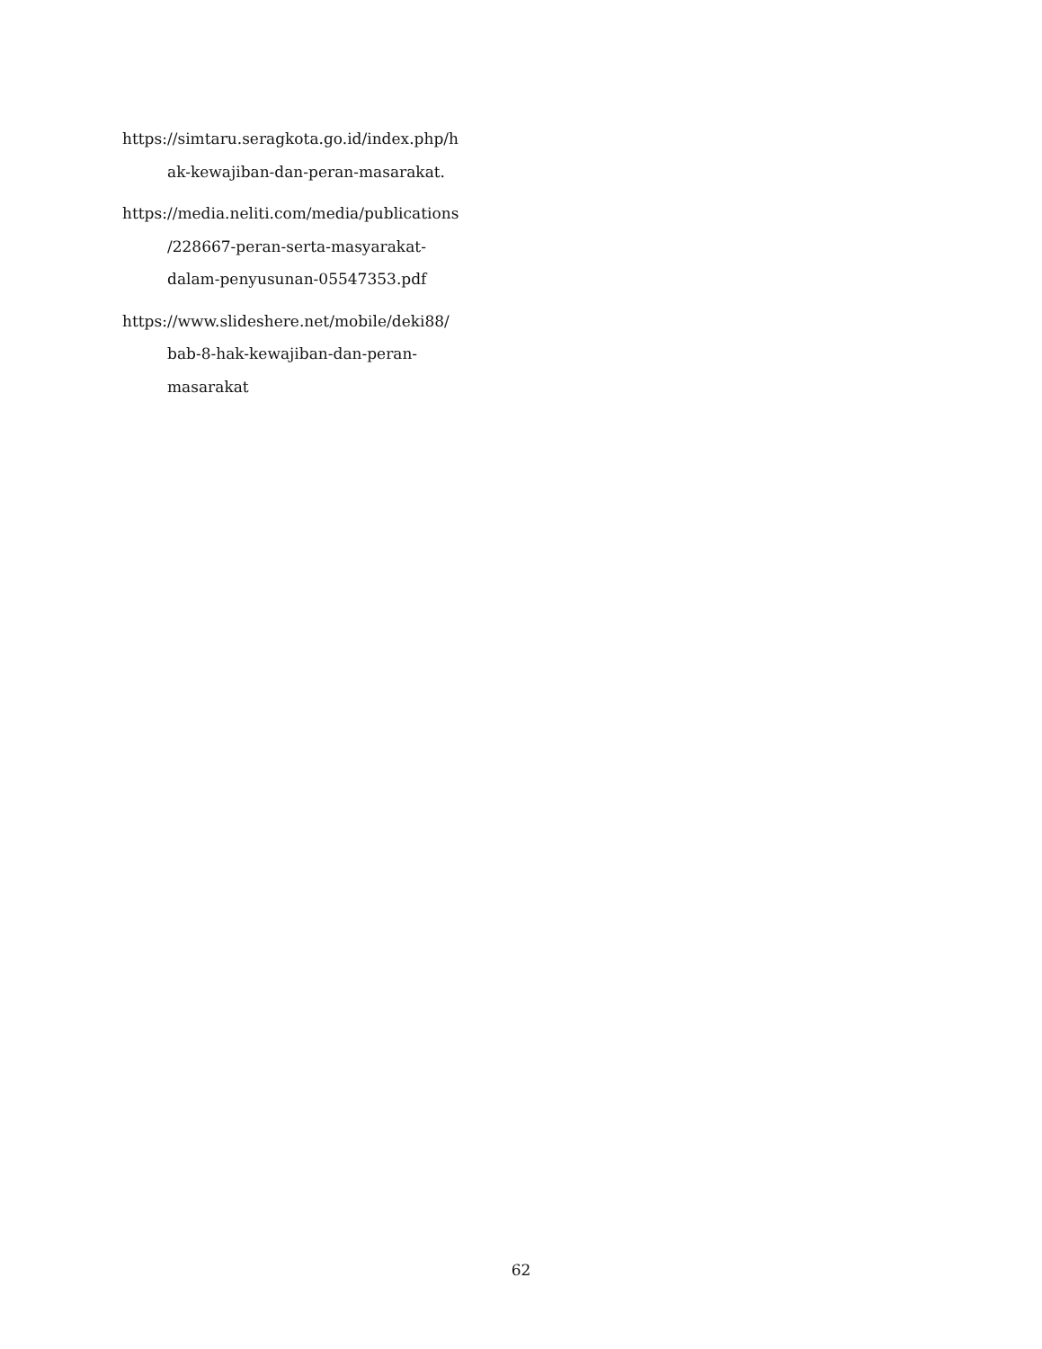https://simtaru.seragkota.go.id/index.php/h
ak-kewajiban-dan-peran-masarakat.
https://media.neliti.com/media/publications
/228667-peran-serta-masyarakat-
dalam-penyusunan-05547353.pdf
https://www.slideshere.net/mobile/deki88/
bab-8-hak-kewajiban-dan-peran-
masarakat
62